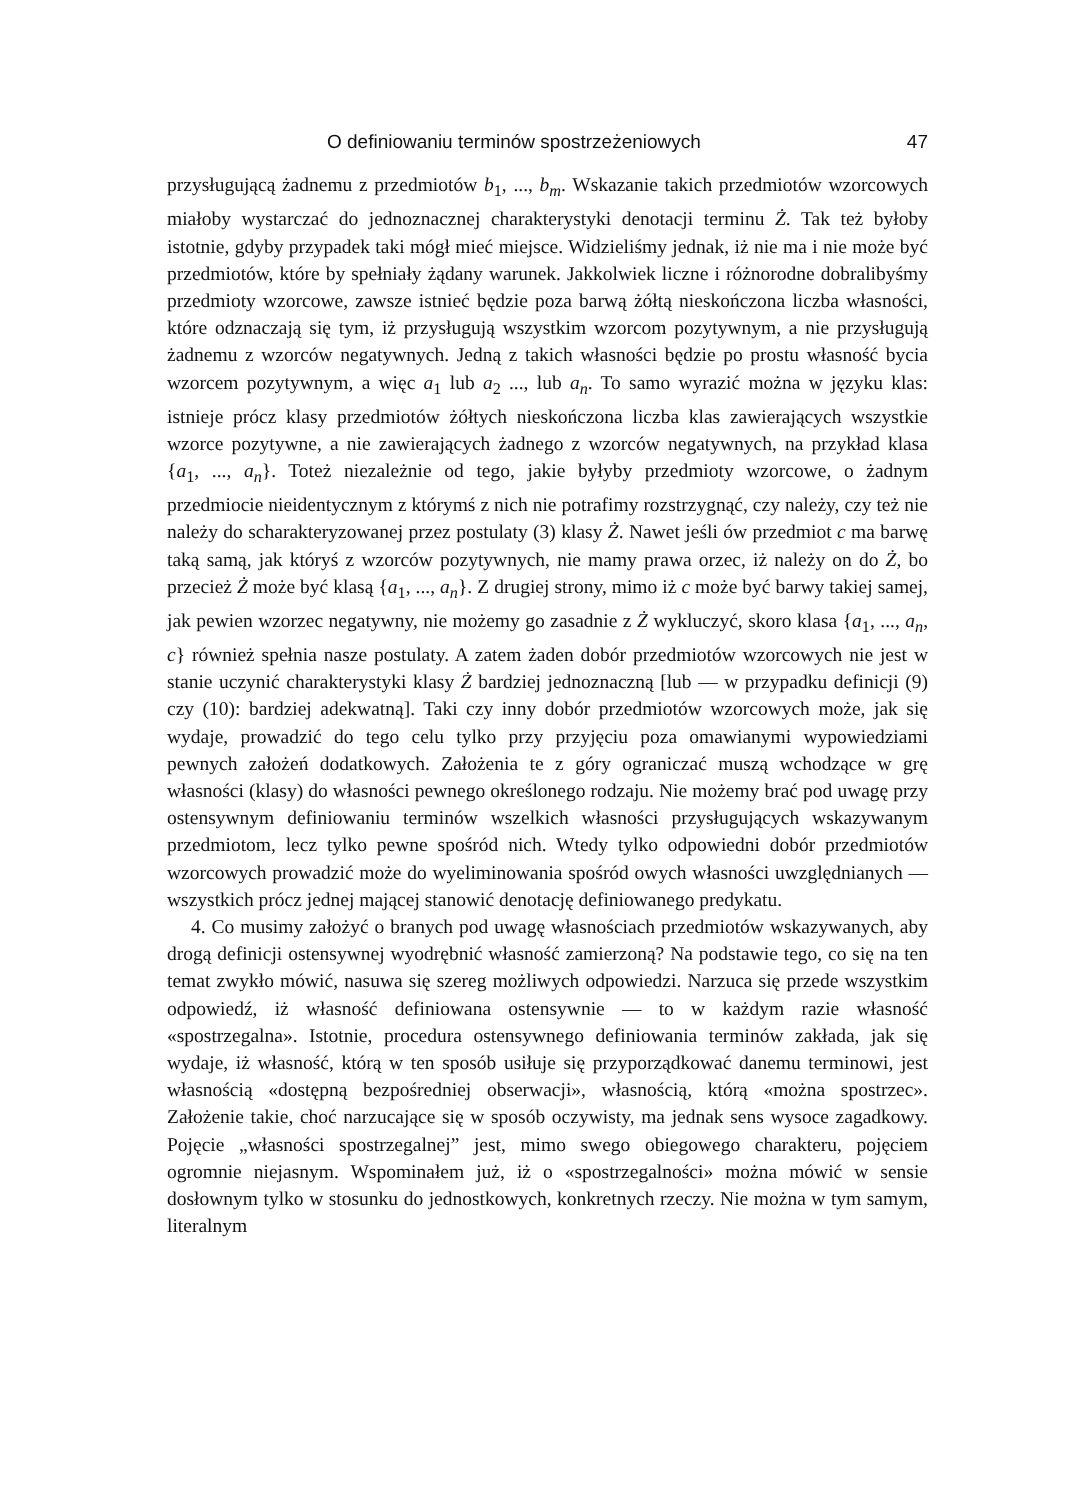O definiowaniu terminów spostrzeżeniowych 47
przysługującą żadnemu z przedmiotów b<sub>1</sub>, ..., b<sub>m</sub>. Wskazanie takich przedmiotów wzorcowych miałoby wystarczać do jednoznacznej charakterystyki denotacji terminu Ż. Tak też byłoby istotnie, gdyby przypadek taki mógł mieć miejsce. Widzieliśmy jednak, iż nie ma i nie może być przedmiotów, które by spełniały żądany warunek. Jakkolwiek liczne i różnorodne dobralibyśmy przedmioty wzorcowe, zawsze istnieć będzie poza barwą żółtą nieskończona liczba własności, które odznaczają się tym, iż przysługują wszystkim wzorcom pozytywnym, a nie przysługują żadnemu z wzorców negatywnych. Jedną z takich własności będzie po prostu własność bycia wzorcem pozytywnym, a więc a<sub>1</sub> lub a<sub>2</sub> ..., lub a<sub>n</sub>. To samo wyrazić można w języku klas: istnieje prócz klasy przedmiotów żółtych nieskończona liczba klas zawierających wszystkie wzorce pozytywne, a nie zawierających żadnego z wzorców negatywnych, na przykład klasa {a<sub>1</sub>, ..., a<sub>n</sub>}. Toteż niezależnie od tego, jakie byłyby przedmioty wzorcowe, o żadnym przedmiocie nieidentycznym z którymś z nich nie potrafimy rozstrzygnąć, czy należy, czy też nie należy do scharakteryzowanej przez postulaty (3) klasy Ż. Nawet jeśli ów przedmiot c ma barwę taką samą, jak któryś z wzorców pozytywnych, nie mamy prawa orzec, iż należy on do Ż, bo przecież Ż może być klasą {a<sub>1</sub>, ..., a<sub>n</sub>}. Z drugiej strony, mimo iż c może być barwy takiej samej, jak pewien wzorzec negatywny, nie możemy go zasadnie z Ż wykluczyć, skoro klasa {a<sub>1</sub>, ..., a<sub>n</sub>, c} również spełnia nasze postulaty. A zatem żaden dobór przedmiotów wzorcowych nie jest w stanie uczynić charakterystyki klasy Ż bardziej jednoznaczną [lub — w przypadku definicji (9) czy (10): bardziej adekwatną]. Taki czy inny dobór przedmiotów wzorcowych może, jak się wydaje, prowadzić do tego celu tylko przy przyjęciu poza omawianymi wypowiedziami pewnych założeń dodatkowych. Założenia te z góry ograniczać muszą wchodzące w grę własności (klasy) do własności pewnego określonego rodzaju. Nie możemy brać pod uwagę przy ostensywnym definiowaniu terminów wszelkich własności przysługujących wskazywanym przedmiotom, lecz tylko pewne spośród nich. Wtedy tylko odpowiedni dobór przedmiotów wzorcowych prowadzić może do wyeliminowania spośród owych własności uwzględnianych — wszystkich prócz jednej mającej stanowić denotację definiowanego predykatu.
4. Co musimy założyć o branych pod uwagę własnościach przedmiotów wskazywanych, aby drogą definicji ostensywnej wyodrębnić własność zamierzoną? Na podstawie tego, co się na ten temat zwykło mówić, nasuwa się szereg możliwych odpowiedzi. Narzuca się przede wszystkim odpowiedź, iż własność definiowana ostensywnie — to w każdym razie własność «spostrzegalna». Istotnie, procedura ostensywnego definiowania terminów zakłada, jak się wydaje, iż własność, którą w ten sposób usiłuje się przyporządkować danemu terminowi, jest własnością «dostępną bezpośredniej obserwacji», własnością, którą «można spostrzec». Założenie takie, choć narzucające się w sposób oczywisty, ma jednak sens wysoce zagadkowy. Pojęcie „własności spostrzegalnej” jest, mimo swego obiegowego charakteru, pojęciem ogromnie niejasnym. Wspominałem już, iż o «spostrzegalności» można mówić w sensie dosłownym tylko w stosunku do jednostkowych, konkretnych rzeczy. Nie można w tym samym, literalnym